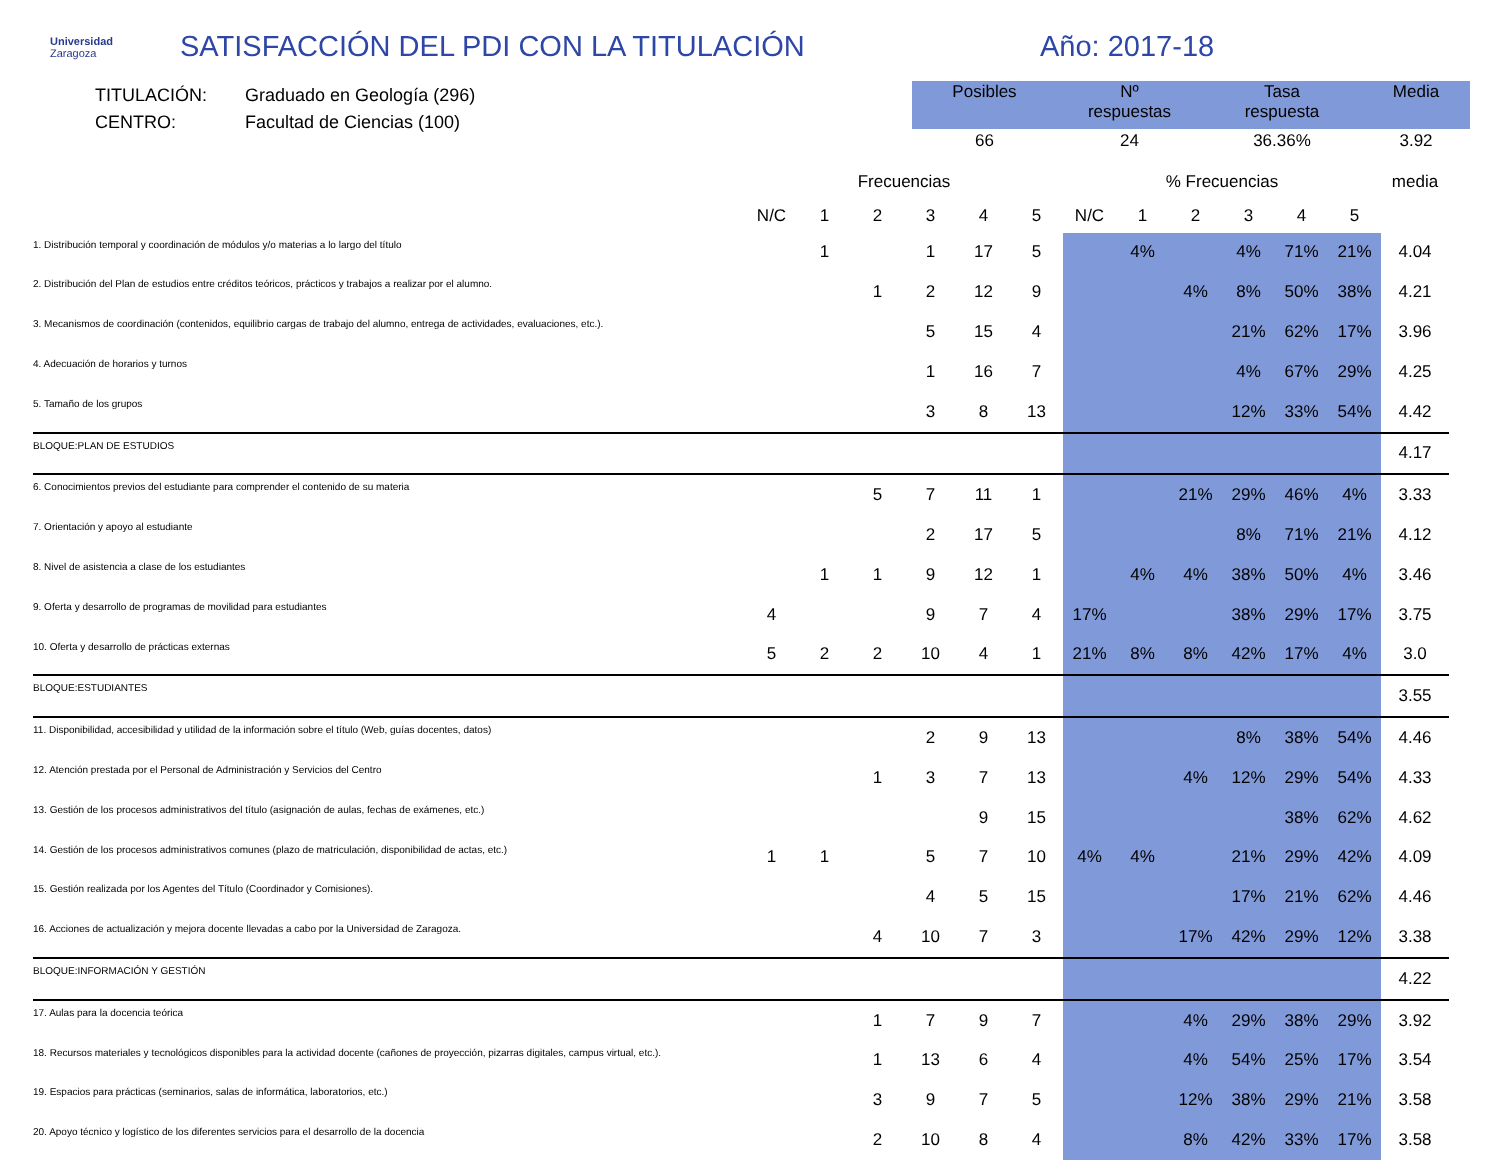Universidad
Zaragoza
SATISFACCIÓN DEL PDI CON LA TITULACIÓN Año: 2017-18
TITULACIÓN: Graduado en Geología (296)
CENTRO: Facultad de Ciencias (100)
| Posibles | Nº respuestas | Tasa respuesta | Media |
| --- | --- | --- | --- |
| 66 | 24 | 36.36% | 3.92 |
| | Frecuencias | | | | | | % Frecuencias | | | | | | media |
| --- | --- | --- | --- | --- | --- | --- | --- | --- | --- | --- | --- | --- | --- |
| | N/C | 1 | 2 | 3 | 4 | 5 | N/C | 1 | 2 | 3 | 4 | 5 | |
| 1. Distribución temporal y coordinación de módulos y/o materias a lo largo del título | | 1 | | 1 | 17 | 5 | | 4% | | 4% | 71% | 21% | 4.04 |
| 2. Distribución del Plan de estudios entre créditos teóricos, prácticos y trabajos a realizar por el alumno. | | | 1 | 2 | 12 | 9 | | | 4% | 8% | 50% | 38% | 4.21 |
| 3. Mecanismos de coordinación (contenidos, equilibrio cargas de trabajo del alumno, entrega de actividades, evaluaciones, etc.). | | | | 5 | 15 | 4 | | | | 21% | 62% | 17% | 3.96 |
| 4. Adecuación de horarios y turnos | | | | 1 | 16 | 7 | | | | 4% | 67% | 29% | 4.25 |
| 5. Tamaño de los grupos | | | | 3 | 8 | 13 | | | | 12% | 33% | 54% | 4.42 |
| BLOQUE:PLAN DE ESTUDIOS | | | | | | | | | | | | | 4.17 |
| 6. Conocimientos previos del estudiante para comprender el contenido de su materia | | | 5 | 7 | 11 | 1 | | | 21% | 29% | 46% | 4% | 3.33 |
| 7. Orientación y apoyo al estudiante | | | | 2 | 17 | 5 | | | | 8% | 71% | 21% | 4.12 |
| 8. Nivel de asistencia a clase de los estudiantes | | 1 | 1 | 9 | 12 | 1 | | 4% | 4% | 38% | 50% | 4% | 3.46 |
| 9. Oferta y desarrollo de programas de movilidad para estudiantes | 4 | | | 9 | 7 | 4 | 17% | | | 38% | 29% | 17% | 3.75 |
| 10. Oferta y desarrollo de prácticas externas | 5 | 2 | 2 | 10 | 4 | 1 | 21% | 8% | 8% | 42% | 17% | 4% | 3.0 |
| BLOQUE:ESTUDIANTES | | | | | | | | | | | | | 3.55 |
| 11. Disponibilidad, accesibilidad y utilidad de la información sobre el título (Web, guías docentes, datos) | | | | 2 | 9 | 13 | | | | 8% | 38% | 54% | 4.46 |
| 12. Atención prestada por el Personal de Administración y Servicios del Centro | | | 1 | 3 | 7 | 13 | | | 4% | 12% | 29% | 54% | 4.33 |
| 13. Gestión de los procesos administrativos del título (asignación de aulas, fechas de exámenes, etc.) | | | | | 9 | 15 | | | | | 38% | 62% | 4.62 |
| 14. Gestión de los procesos administrativos comunes (plazo de matriculación, disponibilidad de actas, etc.) | 1 | 1 | | 5 | 7 | 10 | 4% | 4% | | 21% | 29% | 42% | 4.09 |
| 15. Gestión realizada por los Agentes del Título (Coordinador y Comisiones). | | | | 4 | 5 | 15 | | | | 17% | 21% | 62% | 4.46 |
| 16. Acciones de actualización y mejora docente llevadas a cabo por la Universidad de Zaragoza. | | | 4 | 10 | 7 | 3 | | | 17% | 42% | 29% | 12% | 3.38 |
| BLOQUE:INFORMACIÓN Y GESTIÓN | | | | | | | | | | | | | 4.22 |
| 17. Aulas para la docencia teórica | | | 1 | 7 | 9 | 7 | | | 4% | 29% | 38% | 29% | 3.92 |
| 18. Recursos materiales y tecnológicos disponibles para la actividad docente (cañones de proyección, pizarras digitales, campus virtual, etc.). | | | 1 | 13 | 6 | 4 | | | 4% | 54% | 25% | 17% | 3.54 |
| 19. Espacios para prácticas (seminarios, salas de informática, laboratorios, etc.) | | | 3 | 9 | 7 | 5 | | | 12% | 38% | 29% | 21% | 3.58 |
| 20. Apoyo técnico y logístico de los diferentes servicios para el desarrollo de la docencia | | | 2 | 10 | 8 | 4 | | | 8% | 42% | 33% | 17% | 3.58 |